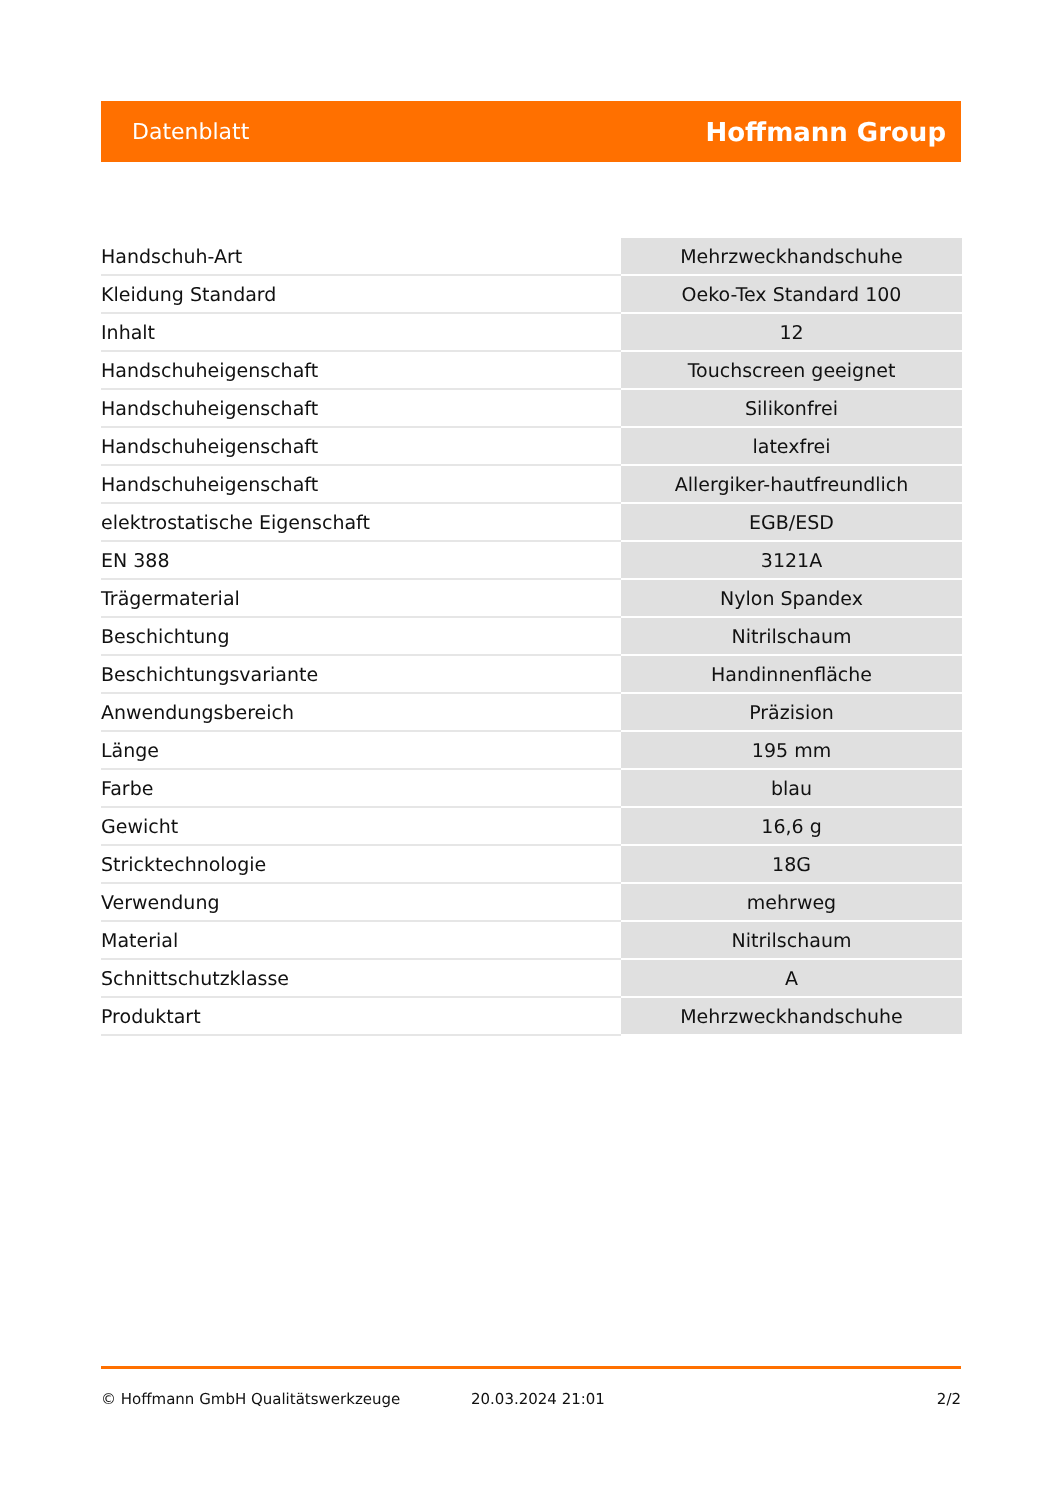Datenblatt Hoffmann Group
| Handschuh-Art | Mehrzweckhandschuhe |
| Kleidung Standard | Oeko-Tex Standard 100 |
| Inhalt | 12 |
| Handschuheigenschaft | Touchscreen geeignet |
| Handschuheigenschaft | Silikonfrei |
| Handschuheigenschaft | latexfrei |
| Handschuheigenschaft | Allergiker-hautfreundlich |
| elektrostatische Eigenschaft | EGB/ESD |
| EN 388 | 3121A |
| Trägermaterial | Nylon Spandex |
| Beschichtung | Nitrilschaum |
| Beschichtungsvariante | Handinnenfläche |
| Anwendungsbereich | Präzision |
| Länge | 195 mm |
| Farbe | blau |
| Gewicht | 16,6 g |
| Stricktechnologie | 18G |
| Verwendung | mehrweg |
| Material | Nitrilschaum |
| Schnittschutzklasse | A |
| Produktart | Mehrzweckhandschuhe |
© Hoffmann GmbH Qualitätswerkzeuge 20.03.2024 21:01 2/2